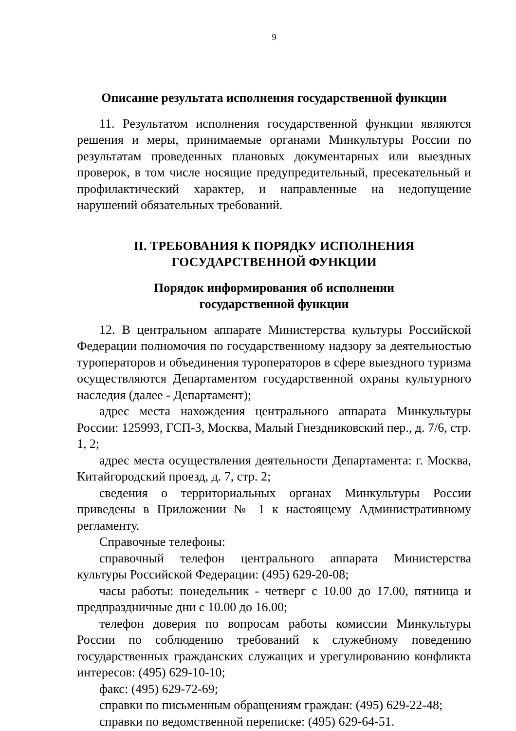9
Описание результата исполнения государственной функции
11. Результатом исполнения государственной функции являются решения и меры, принимаемые органами Минкультуры России по результатам проведенных плановых документарных или выездных проверок, в том числе носящие предупредительный, пресекательный и профилактический характер, и направленные на недопущение нарушений обязательных требований.
II. ТРЕБОВАНИЯ К ПОРЯДКУ ИСПОЛНЕНИЯ
ГОСУДАРСТВЕННОЙ ФУНКЦИИ
Порядок информирования об исполнении
государственной функции
12. В центральном аппарате Министерства культуры Российской Федерации полномочия по государственному надзору за деятельностью туроператоров и объединения туроператоров в сфере выездного туризма осуществляются Департаментом государственной охраны культурного наследия (далее - Департамент);
адрес места нахождения центрального аппарата Минкультуры России: 125993, ГСП-3, Москва, Малый Гнездниковский пер., д. 7/6, стр. 1, 2;
адрес места осуществления деятельности Департамента: г. Москва, Китайгородский проезд, д. 7, стр. 2;
сведения о территориальных органах Минкультуры России приведены в Приложении № 1 к настоящему Административному регламенту.
Справочные телефоны:
справочный телефон центрального аппарата Министерства культуры Российской Федерации: (495) 629-20-08;
часы работы: понедельник - четверг с 10.00 до 17.00, пятница и предпраздничные дни с 10.00 до 16.00;
телефон доверия по вопросам работы комиссии Минкультуры России по соблюдению требований к служебному поведению государственных гражданских служащих и урегулированию конфликта интересов: (495) 629-10-10;
факс: (495) 629-72-69;
справки по письменным обращениям граждан: (495) 629-22-48;
справки по ведомственной переписке: (495) 629-64-51.